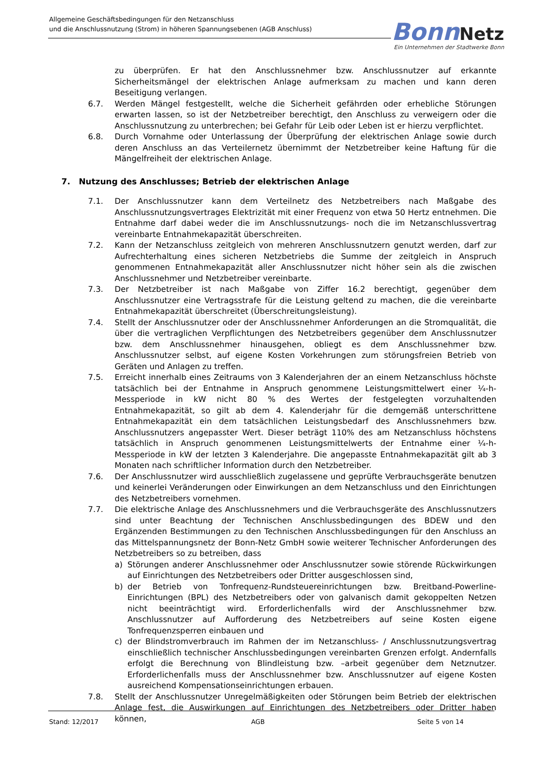Allgemeine Geschäftsbedingungen für den Netzanschluss
und die Anschlussnutzung (Strom) in höheren Spannungsebenen (AGB Anschluss)
Bonn Netz
Ein Unternehmen der Stadtwerke Bonn
zu überprüfen. Er hat den Anschlussnehmer bzw. Anschlussnutzer auf erkannte Sicherheitsmängel der elektrischen Anlage aufmerksam zu machen und kann deren Beseitigung verlangen.
6.7. Werden Mängel festgestellt, welche die Sicherheit gefährden oder erhebliche Störungen erwarten lassen, so ist der Netzbetreiber berechtigt, den Anschluss zu verweigern oder die Anschlussnutzung zu unterbrechen; bei Gefahr für Leib oder Leben ist er hierzu verpflichtet.
6.8. Durch Vornahme oder Unterlassung der Überprüfung der elektrischen Anlage sowie durch deren Anschluss an das Verteilernetz übernimmt der Netzbetreiber keine Haftung für die Mängelfreiheit der elektrischen Anlage.
7. Nutzung des Anschlusses; Betrieb der elektrischen Anlage
7.1. Der Anschlussnutzer kann dem Verteilnetz des Netzbetreibers nach Maßgabe des Anschlussnutzungsvertrages Elektrizität mit einer Frequenz von etwa 50 Hertz entnehmen. Die Entnahme darf dabei weder die im Anschlussnutzungs- noch die im Netzanschlussvertrag vereinbarte Entnahmekapazität überschreiten.
7.2. Kann der Netzanschluss zeitgleich von mehreren Anschlussnutzern genutzt werden, darf zur Aufrechterhaltung eines sicheren Netzbetriebs die Summe der zeitgleich in Anspruch genommenen Entnahmekapazität aller Anschlussnutzer nicht höher sein als die zwischen Anschlussnehmer und Netzbetreiber vereinbarte.
7.3. Der Netzbetreiber ist nach Maßgabe von Ziffer 16.2 berechtigt, gegenüber dem Anschlussnutzer eine Vertragsstrafe für die Leistung geltend zu machen, die die vereinbarte Entnahmekapazität überschreitet (Überschreitungsleistung).
7.4. Stellt der Anschlussnutzer oder der Anschlussnehmer Anforderungen an die Stromqualität, die über die vertraglichen Verpflichtungen des Netzbetreibers gegenüber dem Anschlussnutzer bzw. dem Anschlussnehmer hinausgehen, obliegt es dem Anschlussnehmer bzw. Anschlussnutzer selbst, auf eigene Kosten Vorkehrungen zum störungsfreien Betrieb von Geräten und Anlagen zu treffen.
7.5. Erreicht innerhalb eines Zeitraums von 3 Kalenderjahren der an einem Netzanschluss höchste tatsächlich bei der Entnahme in Anspruch genommene Leistungsmittelwert einer ¼-h-Messperiode in kW nicht 80 % des Wertes der festgelegten vorzuhaltenden Entnahmekapazität, so gilt ab dem 4. Kalenderjahr für die demgemäß unterschrittene Entnahmekapazität ein dem tatsächlichen Leistungsbedarf des Anschlussnehmers bzw. Anschlussnutzers angepasster Wert. Dieser beträgt 110% des am Netzanschluss höchstens tatsächlich in Anspruch genommenen Leistungsmittelwerts der Entnahme einer ¼-h-Messperiode in kW der letzten 3 Kalenderjahre. Die angepasste Entnahmekapazität gilt ab 3 Monaten nach schriftlicher Information durch den Netzbetreiber.
7.6. Der Anschlussnutzer wird ausschließlich zugelassene und geprüfte Verbrauchsgeräte benutzen und keinerlei Veränderungen oder Einwirkungen an dem Netzanschluss und den Einrichtungen des Netzbetreibers vornehmen.
7.7. Die elektrische Anlage des Anschlussnehmers und die Verbrauchsgeräte des Anschlussnutzers sind unter Beachtung der Technischen Anschlussbedingungen des BDEW und den Ergänzenden Bestimmungen zu den Technischen Anschlussbedingungen für den Anschluss an das Mittelspannungsnetz der Bonn-Netz GmbH sowie weiterer Technischer Anforderungen des Netzbetreibers so zu betreiben, dass
a) Störungen anderer Anschlussnehmer oder Anschlussnutzer sowie störende Rückwirkungen auf Einrichtungen des Netzbetreibers oder Dritter ausgeschlossen sind,
b) der Betrieb von Tonfrequenz-Rundsteuereinrichtungen bzw. Breitband-Powerline-Einrichtungen (BPL) des Netzbetreibers oder von galvanisch damit gekoppelten Netzen nicht beeinträchtigt wird. Erforderlichenfalls wird der Anschlussnehmer bzw. Anschlussnutzer auf Aufforderung des Netzbetreibers auf seine Kosten eigene Tonfrequenzsperren einbauen und
c) der Blindstromverbrauch im Rahmen der im Netzanschluss- / Anschlussnutzungsvertrag einschließlich technischer Anschlussbedingungen vereinbarten Grenzen erfolgt. Andernfalls erfolgt die Berechnung von Blindleistung bzw. –arbeit gegenüber dem Netznutzer. Erforderlichenfalls muss der Anschlussnehmer bzw. Anschlussnutzer auf eigene Kosten ausreichend Kompensationseinrichtungen erbauen.
7.8. Stellt der Anschlussnutzer Unregelmäßigkeiten oder Störungen beim Betrieb der elektrischen Anlage fest, die Auswirkungen auf Einrichtungen des Netzbetreibers oder Dritter haben können,
Stand: 12/2017 AGB Seite 5 von 14